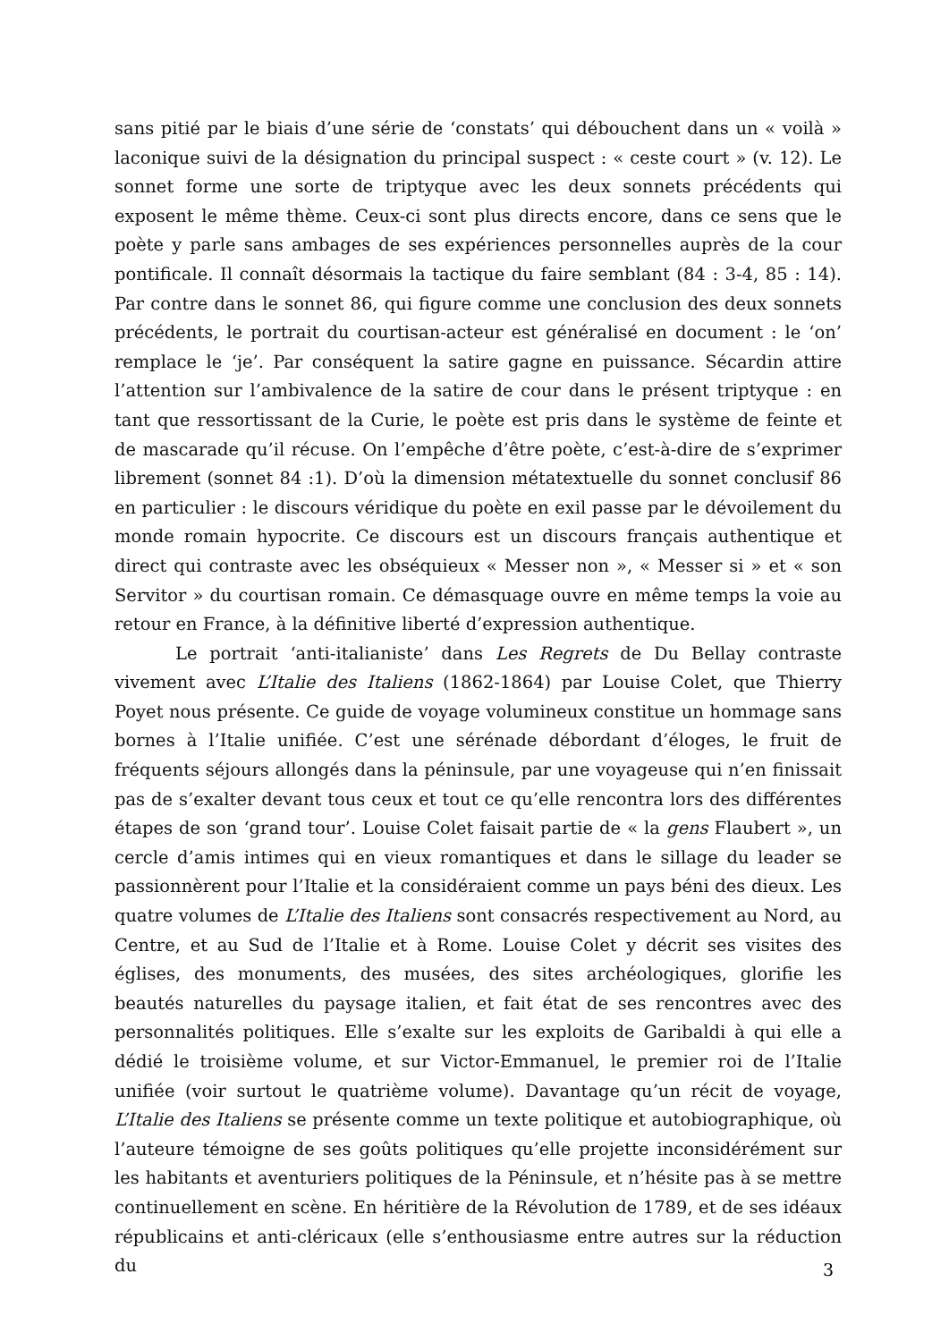sans pitié par le biais d’une série de ‘constats’ qui débouchent dans un « voilà » laconique suivi de la désignation du principal suspect : « ceste court » (v. 12). Le sonnet forme une sorte de triptyque avec les deux sonnets précédents qui exposent le même thème. Ceux-ci sont plus directs encore, dans ce sens que le poète y parle sans ambages de ses expériences personnelles auprès de la cour pontificale. Il connaît désormais la tactique du faire semblant (84 : 3-4, 85 : 14). Par contre dans le sonnet 86, qui figure comme une conclusion des deux sonnets précédents, le portrait du courtisan-acteur est généralisé en document : le ‘on’ remplace le ‘je’. Par conséquent la satire gagne en puissance. Sécardin attire l’attention sur l’ambivalence de la satire de cour dans le présent triptyque : en tant que ressortissant de la Curie, le poète est pris dans le système de feinte et de mascarade qu’il récuse. On l’empêche d’être poète, c’est-à-dire de s’exprimer librement (sonnet 84 :1). D’où la dimension métatextuelle du sonnet conclusif 86 en particulier : le discours véridique du poète en exil passe par le dévoilement du monde romain hypocrite. Ce discours est un discours français authentique et direct qui contraste avec les obséquieux « Messer non », « Messer si » et « son Servitor » du courtisan romain. Ce démasquage ouvre en même temps la voie au retour en France, à la définitive liberté d’expression authentique.
Le portrait ‘anti-italianiste’ dans Les Regrets de Du Bellay contraste vivement avec L’Italie des Italiens (1862-1864) par Louise Colet, que Thierry Poyet nous présente. Ce guide de voyage volumineux constitue un hommage sans bornes à l’Italie unifiée. C’est une sérénade débordant d’éloges, le fruit de fréquents séjours allongés dans la péninsule, par une voyageuse qui n’en finissait pas de s’exalter devant tous ceux et tout ce qu’elle rencontra lors des différentes étapes de son ‘grand tour’. Louise Colet faisait partie de « la gens Flaubert », un cercle d’amis intimes qui en vieux romantiques et dans le sillage du leader se passionnèrent pour l’Italie et la considéraient comme un pays béni des dieux. Les quatre volumes de L’Italie des Italiens sont consacrés respectivement au Nord, au Centre, et au Sud de l’Italie et à Rome. Louise Colet y décrit ses visites des églises, des monuments, des musées, des sites archéologiques, glorifie les beautés naturelles du paysage italien, et fait état de ses rencontres avec des personnalités politiques. Elle s’exalte sur les exploits de Garibaldi à qui elle a dédié le troisième volume, et sur Victor-Emmanuel, le premier roi de l’Italie unifiée (voir surtout le quatrième volume). Davantage qu’un récit de voyage, L’Italie des Italiens se présente comme un texte politique et autobiographique, où l’auteure témoigne de ses goûts politiques qu’elle projette inconsidérément sur les habitants et aventuriers politiques de la Péninsule, et n’hésite pas à se mettre continuellement en scène. En héritière de la Révolution de 1789, et de ses idéaux républicains et anti-cléricaux (elle s’enthousiasme entre autres sur la réduction du
3